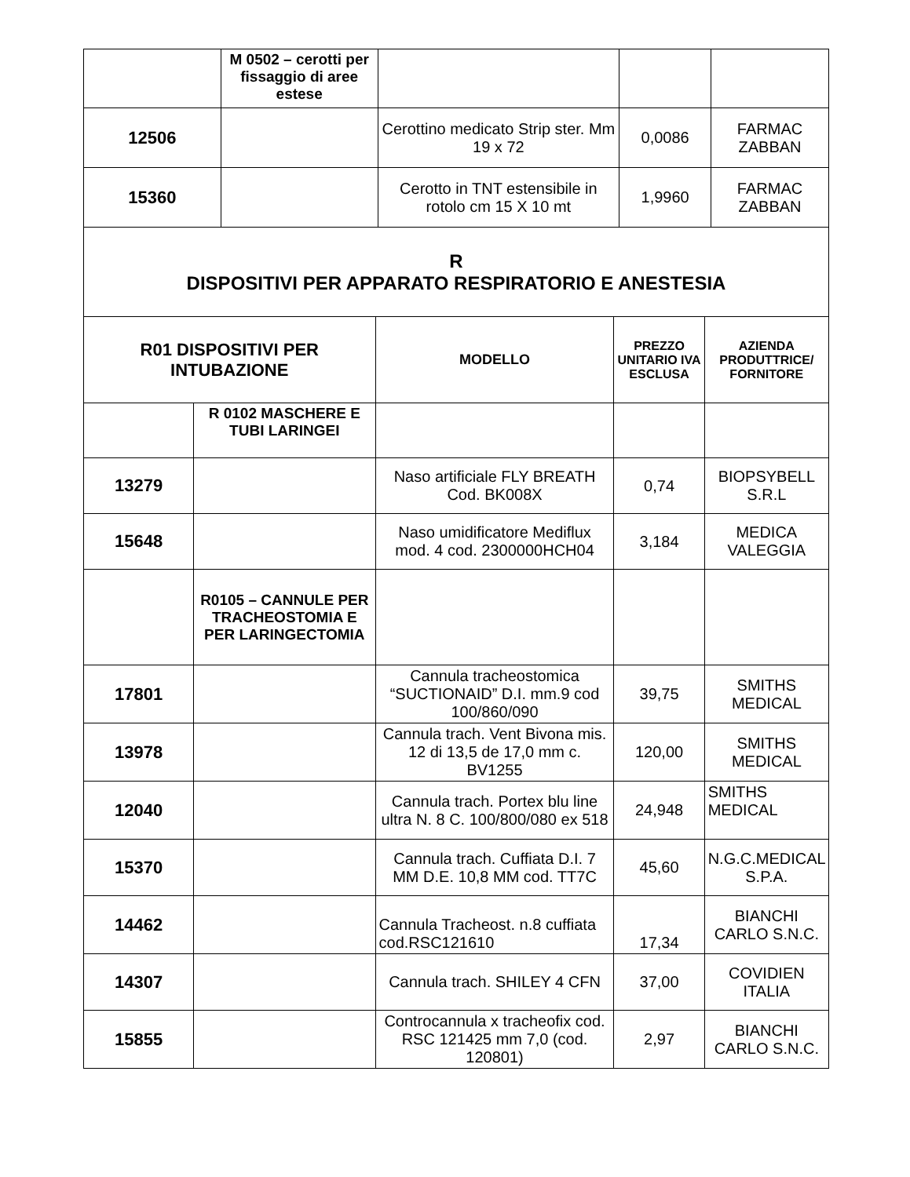| | M 0502 – cerotti per fissaggio di aree estese | | | |
| 12506 | | Cerottino medicato Strip ster. Mm 19 x 72 | 0,0086 | FARMAC ZABBAN |
| 15360 | | Cerotto in TNT estensibile in rotolo cm 15 X 10 mt | 1,9960 | FARMAC ZABBAN |
| R DISPOSITIVI PER APPARATO RESPIRATORIO E ANESTESIA | | | | |
| R01 DISPOSITIVI PER INTUBAZIONE | | MODELLO | PREZZO UNITARIO IVA ESCLUSA | AZIENDA PRODUTTRICE/ FORNITORE |
| | R 0102 MASCHERE E TUBI LARINGEI | | | |
| 13279 | | Naso artificiale FLY BREATH Cod. BK008X | 0,74 | BIOPSYBELL S.R.L |
| 15648 | | Naso umidificatore Mediflux mod. 4 cod. 2300000HCH04 | 3,184 | MEDICA VALEGGIA |
| | R0105 – CANNULE PER TRACHEOSTOMIA E PER LARINGECTOMIA | | | |
| 17801 | | Cannula tracheostomica “SUCTIONAID” D.I. mm.9 cod 100/860/090 | 39,75 | SMITHS MEDICAL |
| 13978 | | Cannula trach. Vent Bivona mis. 12 di 13,5 de 17,0 mm c. BV1255 | 120,00 | SMITHS MEDICAL |
| 12040 | | Cannula trach. Portex blu line ultra N. 8 C. 100/800/080 ex 518 | 24,948 | SMITHS MEDICAL |
| 15370 | | Cannula trach. Cuffiata D.I. 7 MM D.E. 10,8 MM cod. TT7C | 45,60 | N.G.C.MEDICAL S.P.A. |
| 14462 | | Cannula Tracheost. n.8 cuffiata cod.RSC121610 | 17,34 | BIANCHI CARLO S.N.C. |
| 14307 | | Cannula trach. SHILEY 4 CFN | 37,00 | COVIDIEN ITALIA |
| 15855 | | Controcannula x tracheofix cod. RSC 121425 mm 7,0 (cod. 120801) | 2,97 | BIANCHI CARLO S.N.C. |